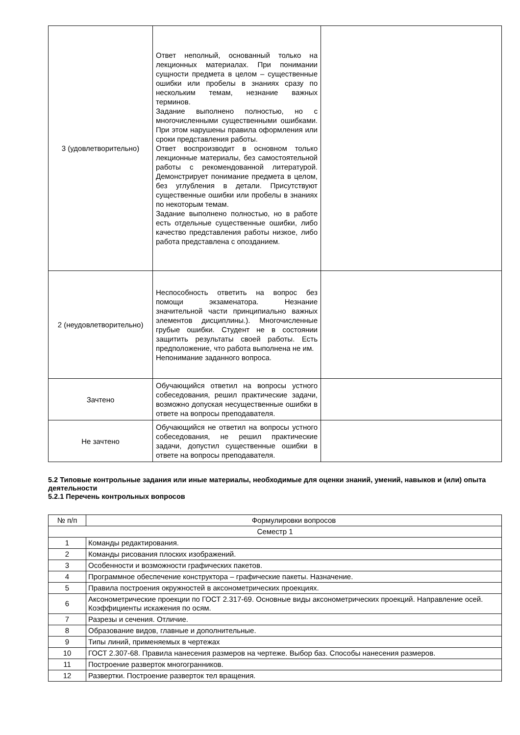| 3 (удовлетворительно) | Ответ неполный, основанный только на лекционных материалах. При понимании сущности предмета в целом – существенные ошибки или пробелы в знаниях сразу по нескольким темам, незнание важных терминов. Задание выполнено полностью, но с многочисленными существенными ошибками. При этом нарушены правила оформления или сроки представления работы. Ответ воспроизводит в основном только лекционные материалы, без самостоятельной работы с рекомендованной литературой. Демонстрирует понимание предмета в целом, без углубления в детали. Присутствуют существенные ошибки или пробелы в знаниях по некоторым темам. Задание выполнено полностью, но в работе есть отдельные существенные ошибки, либо качество представления работы низкое, либо работа представлена с опозданием. | |
| 2 (неудовлетворительно) | Неспособность ответить на вопрос без помощи экзаменатора. Незнание значительной части принципиально важных элементов дисциплины.). Многочисленные грубые ошибки. Студент не в состоянии защитить результаты своей работы. Есть предположение, что работа выполнена не им. Непонимание заданного вопроса. | |
| Зачтено | Обучающийся ответил на вопросы устного собеседования, решил практические задачи, возможно допуская несущественные ошибки в ответе на вопросы преподавателя. | |
| Не зачтено | Обучающийся не ответил на вопросы устного собеседования, не решил практические задачи, допустил существенные ошибки в ответе на вопросы преподавателя. | |
5.2 Типовые контрольные задания или иные материалы, необходимые для оценки знаний, умений, навыков и (или) опыта деятельности
5.2.1 Перечень контрольных вопросов
| № п/п | Формулировки вопросов |
| --- | --- |
| Семестр 1 | |
| 1 | Команды редактирования. |
| 2 | Команды рисования плоских изображений. |
| 3 | Особенности и возможности графических пакетов. |
| 4 | Программное обеспечение конструктора – графические пакеты. Назначение. |
| 5 | Правила построения окружностей в аксонометрических проекциях. |
| 6 | Аксонометрические проекции по ГОСТ 2.317-69. Основные виды аксонометрических проекций. Направление осей. Коэффициенты искажения по осям. |
| 7 | Разрезы и сечения. Отличие. |
| 8 | Образование видов, главные и дополнительные. |
| 9 | Типы линий, применяемых в чертежах |
| 10 | ГОСТ 2.307-68. Правила нанесения размеров на чертеже. Выбор баз. Способы нанесения размеров. |
| 11 | Построение разверток многогранников. |
| 12 | Развертки. Построение разверток тел вращения. |